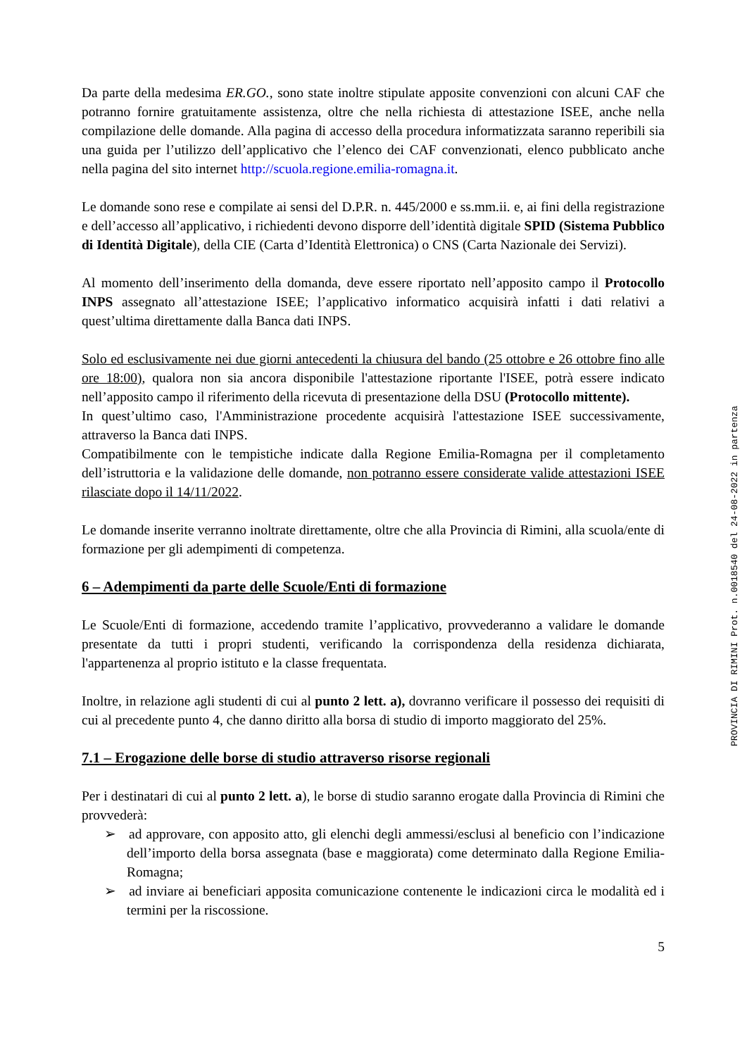Da parte della medesima ER.GO., sono state inoltre stipulate apposite convenzioni con alcuni CAF che potranno fornire gratuitamente assistenza, oltre che nella richiesta di attestazione ISEE, anche nella compilazione delle domande. Alla pagina di accesso della procedura informatizzata saranno reperibili sia una guida per l’utilizzo dell’applicativo che l’elenco dei CAF convenzionati, elenco pubblicato anche nella pagina del sito internet http://scuola.regione.emilia-romagna.it.
Le domande sono rese e compilate ai sensi del D.P.R. n. 445/2000 e ss.mm.ii. e, ai fini della registrazione e dell’accesso all’applicativo, i richiedenti devono disporre dell’identità digitale SPID (Sistema Pubblico di Identità Digitale), della CIE (Carta d’Identità Elettronica) o CNS (Carta Nazionale dei Servizi).
Al momento dell’inserimento della domanda, deve essere riportato nell’apposito campo il Protocollo INPS assegnato all’attestazione ISEE; l’applicativo informatico acquisirà infatti i dati relativi a quest’ultima direttamente dalla Banca dati INPS.
Solo ed esclusivamente nei due giorni antecedenti la chiusura del bando (25 ottobre e 26 ottobre fino alle ore 18:00), qualora non sia ancora disponibile l'attestazione riportante l'ISEE, potrà essere indicato nell’apposito campo il riferimento della ricevuta di presentazione della DSU (Protocollo mittente).
In quest’ultimo caso, l'Amministrazione procedente acquisirà l'attestazione ISEE successivamente, attraverso la Banca dati INPS.
Compatibilmente con le tempistiche indicate dalla Regione Emilia-Romagna per il completamento dell’istruttoria e la validazione delle domande, non potranno essere considerate valide attestazioni ISEE rilasciate dopo il 14/11/2022.
Le domande inserite verranno inoltrate direttamente, oltre che alla Provincia di Rimini, alla scuola/ente di formazione per gli adempimenti di competenza.
6 – Adempimenti da parte delle Scuole/Enti di formazione
Le Scuole/Enti di formazione, accedendo tramite l’applicativo, provvederanno a validare le domande presentate da tutti i propri studenti, verificando la corrispondenza della residenza dichiarata, l'appartenenza al proprio istituto e la classe frequentata.
Inoltre, in relazione agli studenti di cui al punto 2 lett. a), dovranno verificare il possesso dei requisiti di cui al precedente punto 4, che danno diritto alla borsa di studio di importo maggiorato del 25%.
7.1 – Erogazione delle borse di studio attraverso risorse regionali
Per i destinatari di cui al punto 2 lett. a), le borse di studio saranno erogate dalla Provincia di Rimini che provvederà:
➢ ad approvare, con apposito atto, gli elenchi degli ammessi/esclusi al beneficio con l’indicazione dell’importo della borsa assegnata (base e maggiorata) come determinato dalla Regione Emilia-Romagna;
➢ ad inviare ai beneficiari apposita comunicazione contenente le indicazioni circa le modalità ed i termini per la riscossione.
5
PROVINCIA DI RIMINI Prot. n.0018540 del 24-08-2022 in partenza